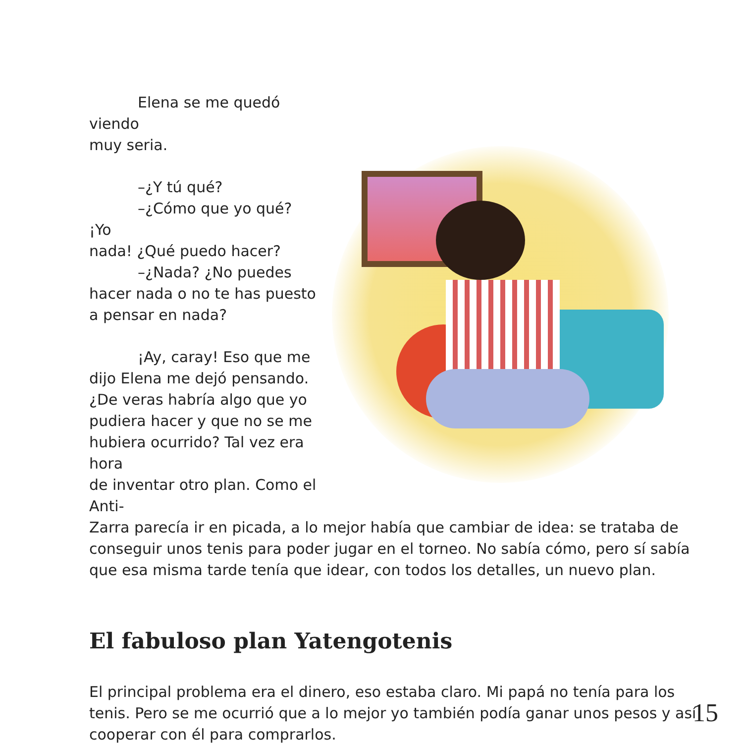Elena se me quedó viendo
muy seria.
–¿Y tú qué?
–¿Cómo que yo qué? ¡Yo
nada! ¿Qué puedo hacer?
–¿Nada? ¿No puedes
hacer nada o no te has puesto
a pensar en nada?
¡Ay, caray! Eso que me
dijo Elena me dejó pensando.
¿De veras habría algo que yo
pudiera hacer y que no se me
hubiera ocurrido? Tal vez era hora
de inventar otro plan. Como el Anti-
Zarra parecía ir en picada, a lo mejor había que cambiar de idea: se trataba de conseguir unos tenis para poder jugar en el torneo. No sabía cómo, pero sí sabía que esa misma tarde tenía que idear, con todos los detalles, un nuevo plan.
El fabuloso plan Yatengotenis
El principal problema era el dinero, eso estaba claro. Mi papá no tenía para los tenis. Pero se me ocurrió que a lo mejor yo también podía ganar unos pesos y así cooperar con él para comprarlos.
15